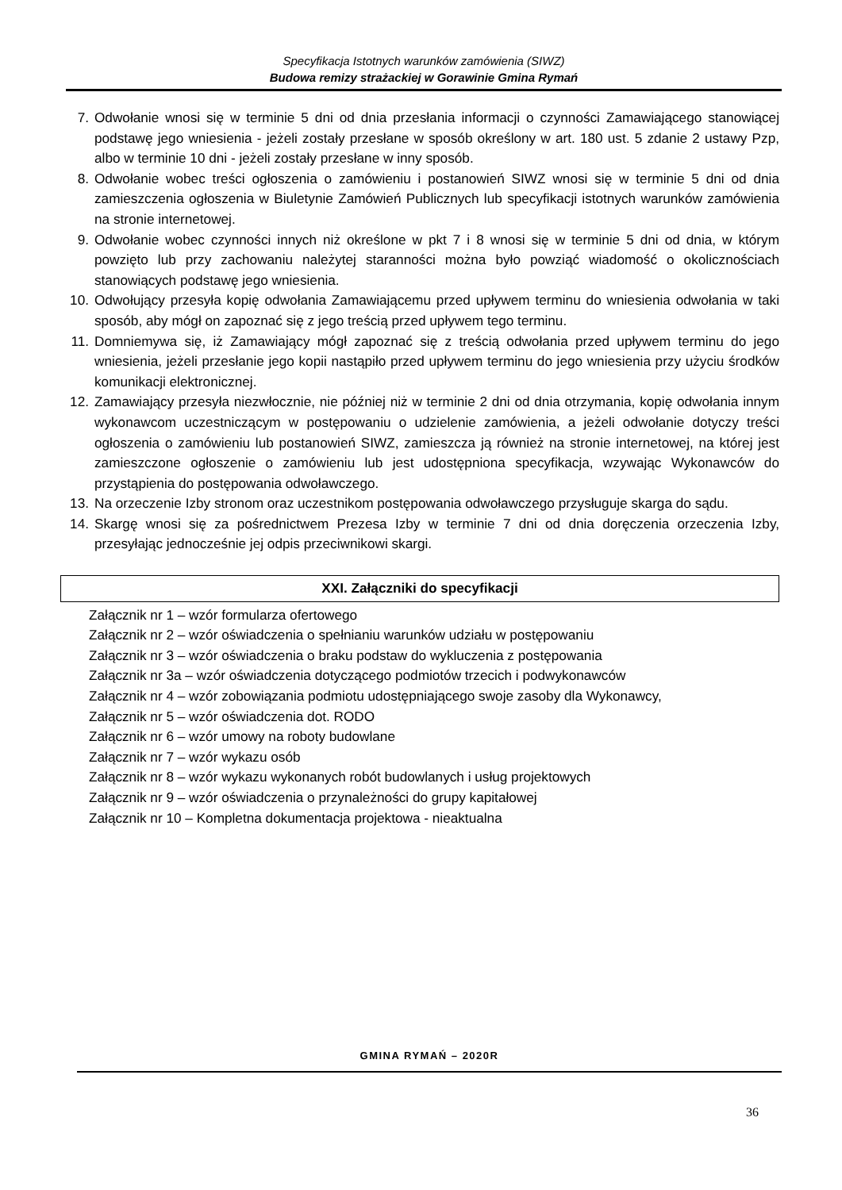Specyfikacja Istotnych warunków zamówienia (SIWZ)
Budowa remizy strażackiej w Gorawinie Gmina Rymań
7. Odwołanie wnosi się w terminie 5 dni od dnia przesłania informacji o czynności Zamawiającego stanowiącej podstawę jego wniesienia - jeżeli zostały przesłane w sposób określony w art. 180 ust. 5 zdanie 2 ustawy Pzp, albo w terminie 10 dni - jeżeli zostały przesłane w inny sposób.
8. Odwołanie wobec treści ogłoszenia o zamówieniu i postanowień SIWZ wnosi się w terminie 5 dni od dnia zamieszczenia ogłoszenia w Biuletynie Zamówień Publicznych lub specyfikacji istotnych warunków zamówienia na stronie internetowej.
9. Odwołanie wobec czynności innych niż określone w pkt 7 i 8 wnosi się w terminie 5 dni od dnia, w którym powzięto lub przy zachowaniu należytej staranności można było powziąć wiadomość o okolicznościach stanowiących podstawę jego wniesienia.
10. Odwołujący przesyła kopię odwołania Zamawiającemu przed upływem terminu do wniesienia odwołania w taki sposób, aby mógł on zapoznać się z jego treścią przed upływem tego terminu.
11. Domniemywa się, iż Zamawiający mógł zapoznać się z treścią odwołania przed upływem terminu do jego wniesienia, jeżeli przesłanie jego kopii nastąpiło przed upływem terminu do jego wniesienia przy użyciu środków komunikacji elektronicznej.
12. Zamawiający przesyła niezwłocznie, nie później niż w terminie 2 dni od dnia otrzymania, kopię odwołania innym wykonawcom uczestniczącym w postępowaniu o udzielenie zamówienia, a jeżeli odwołanie dotyczy treści ogłoszenia o zamówieniu lub postanowień SIWZ, zamieszcza ją również na stronie internetowej, na której jest zamieszczone ogłoszenie o zamówieniu lub jest udostępniona specyfikacja, wzywając Wykonawców do przystąpienia do postępowania odwoławczego.
13. Na orzeczenie Izby stronom oraz uczestnikom postępowania odwoławczego przysługuje skarga do sądu.
14. Skargę wnosi się za pośrednictwem Prezesa Izby w terminie 7 dni od dnia doręczenia orzeczenia Izby, przesyłając jednocześnie jej odpis przeciwnikowi skargi.
XXI. Załączniki do specyfikacji
Załącznik nr 1 – wzór formularza ofertowego
Załącznik nr 2 – wzór oświadczenia o spełnianiu warunków udziału w postępowaniu
Załącznik nr 3 – wzór oświadczenia o braku podstaw do wykluczenia z postępowania
Załącznik nr 3a – wzór oświadczenia dotyczącego podmiotów trzecich i podwykonawców
Załącznik nr 4 – wzór zobowiązania podmiotu udostępniającego swoje zasoby dla Wykonawcy,
Załącznik nr 5 – wzór oświadczenia dot. RODO
Załącznik nr 6 – wzór umowy na roboty budowlane
Załącznik nr 7 – wzór wykazu osób
Załącznik nr 8 – wzór wykazu wykonanych robót budowlanych i usług projektowych
Załącznik nr 9 – wzór oświadczenia o przynależności do grupy kapitałowej
Załącznik nr 10 – Kompletna dokumentacja projektowa - nieaktualna
GMINA RYMAŃ – 2020R
36